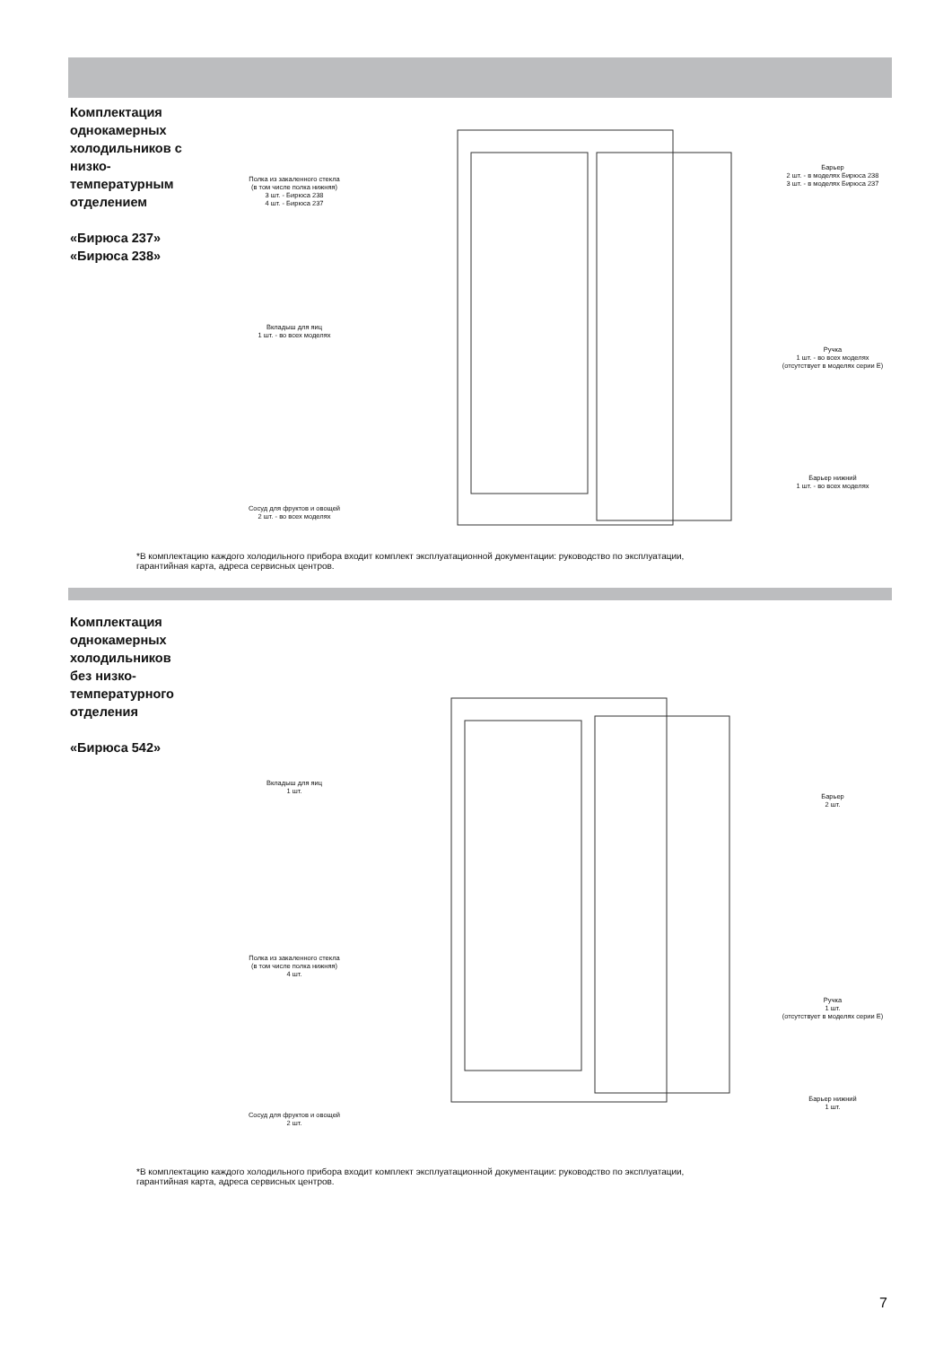Комплектация однокамерных холодильников с низко-температурным отделением
«Бирюса 237»
«Бирюса 238»
Полка из закаленного стекла
(в том числе полка нижняя)
3 шт. - Бирюса 238
4 шт. - Бирюса 237
Вкладыш для яиц
1 шт. - во всех моделях
Сосуд для фруктов и овощей
2 шт. - во всех моделях
Барьер
2 шт. - в моделях Бирюса 238
3 шт. - в моделях Бирюса 237
Ручка
1 шт. - во всех моделях
(отсутствует в моделях серии Е)
Барьер нижний
1 шт. - во всех моделях
*В комплектацию каждого холодильного прибора входит комплект эксплуатационной документации: руководство по эксплуатации,
гарантийная карта, адреса сервисных центров.
Комплектация однокамерных холодильников без низко-температурного отделения
«Бирюса 542»
Вкладыш для яиц
1 шт.
Полка из закаленного стекла
(в том числе полка нижняя)
4 шт.
Сосуд для фруктов и овощей
2 шт.
Барьер
2 шт.
Ручка
1 шт.
(отсутствует в моделях серии Е)
Барьер нижний
1 шт.
*В комплектацию каждого холодильного прибора входит комплект эксплуатационной документации: руководство по эксплуатации,
гарантийная карта, адреса сервисных центров.
7